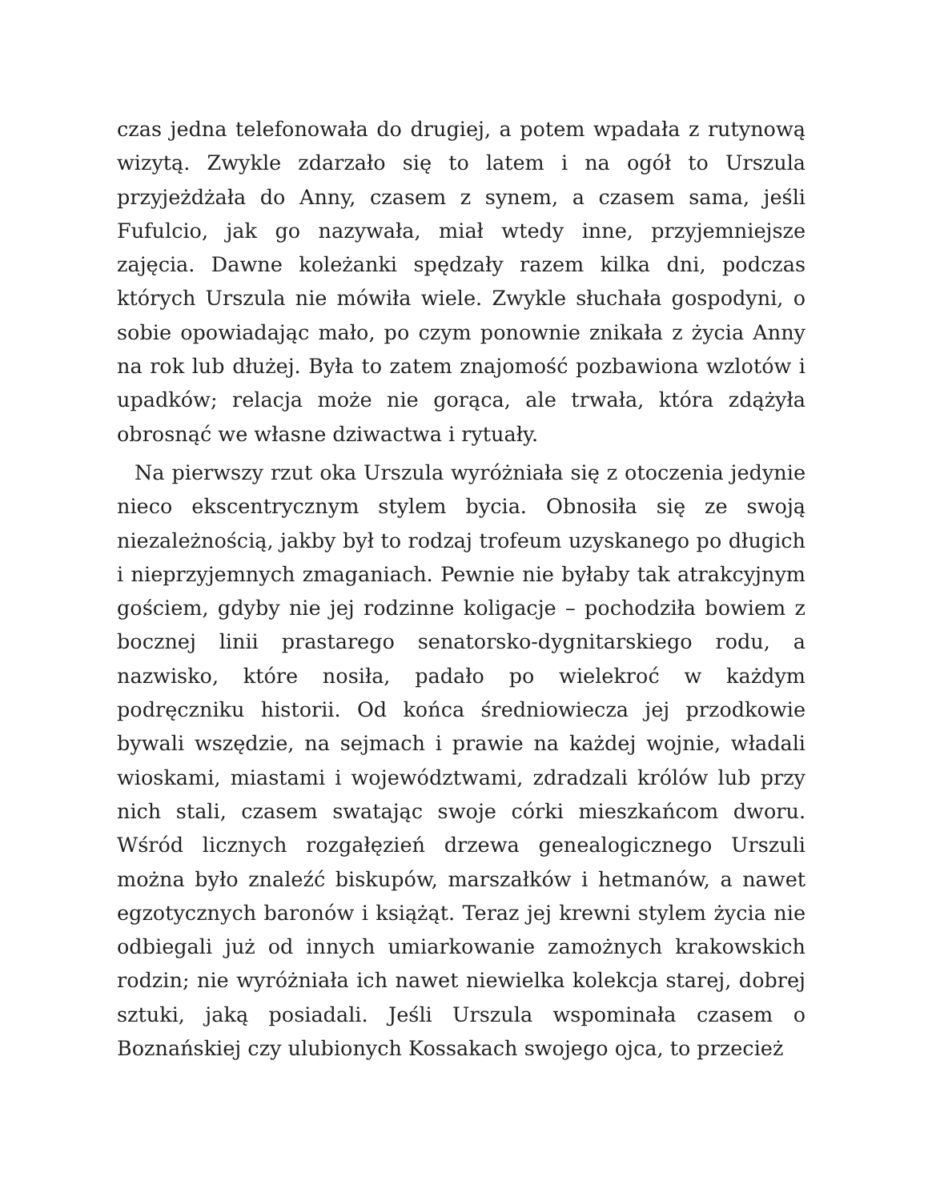czas jedna telefonowała do drugiej, a potem wpadała z rutynową wizytą. Zwykle zdarzało się to latem i na ogół to Urszula przyjeżdżała do Anny, czasem z synem, a czasem sama, jeśli Fufulcio, jak go nazywała, miał wtedy inne, przyjemniejsze zajęcia. Dawne koleżanki spędzały razem kilka dni, podczas których Urszula nie mówiła wiele. Zwykle słuchała gospodyni, o sobie opowiadając mało, po czym ponownie znikała z życia Anny na rok lub dłużej. Była to zatem znajomość pozbawiona wzlotów i upadków; relacja może nie gorąca, ale trwała, która zdążyła obrosnąć we własne dziwactwa i rytuały.
Na pierwszy rzut oka Urszula wyróżniała się z otoczenia jedynie nieco ekscentrycznym stylem bycia. Obnosiła się ze swoją niezależnością, jakby był to rodzaj trofeum uzyskanego po długich i nieprzyjemnych zmaganiach. Pewnie nie byłaby tak atrakcyjnym gościem, gdyby nie jej rodzinne koligacje – pochodziła bowiem z bocznej linii prastarego senatorsko-dygnitarskiego rodu, a nazwisko, które nosiła, padało po wielekroć w każdym podręczniku historii. Od końca średniowiecza jej przodkowie bywali wszędzie, na sejmach i prawie na każdej wojnie, władali wioskami, miastami i województwami, zdradzali królów lub przy nich stali, czasem swatając swoje córki mieszkańcom dworu. Wśród licznych rozgałęzień drzewa genealogicznego Urszuli można było znaleźć biskupów, marszałków i hetmanów, a nawet egzotycznych baronów i książąt. Teraz jej krewni stylem życia nie odbiegali już od innych umiarkowanie zamożnych krakowskich rodzin; nie wyróżniała ich nawet niewielka kolekcja starej, dobrej sztuki, jaką posiadali. Jeśli Urszula wspominała czasem o Boznańskiej czy ulubionych Kossakach swojego ojca, to przecież